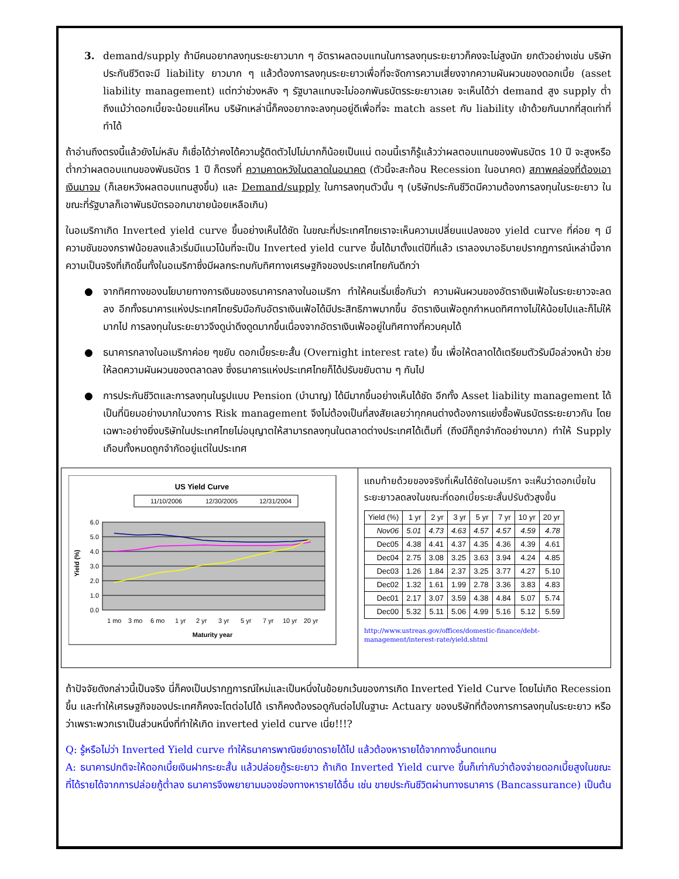3. demand/supply ถ้ามีคนอยากลงทุนระยะยาวมาก ๆ อัตราผลตอบแทนในการลงทุนระยะยาวก็คงจะไม่สูงนัก ยกตัวอย่างเช่น บริษัทประกันชีวิตจะมี liability ยาวมาก ๆ แล้วต้องการลงทุนระยะยาวเพื่อที่จะจัดการความเสี่ยงจากความผันผวนของดอกเบี้ย (asset liability management) แต่ทว่าช่วงหลัง ๆ รัฐบาลแทบจะไม่ออกพันธบัตรระยะยาวเลย จะเห็นได้ว่า demand สูง supply ต่ำ ถึงแม้ว่าดอกเบี้ยจะน้อยแค่ไหน บริษัทเหล่านี้ก็คงอยากจะลงทุนอยู่ดีเพื่อที่จะ match asset กับ liability เข้าด้วยกันมากที่สุดเท่าที่ทำได้
ถ้าอ่านถึงตรงนี้แล้วยังไม่หลับ ก็เชื่อได้ว่าคงได้ความรู้ติดตัวไปไม่มากก็น้อยเป็นแน่ ตอนนี้เราก็รู้แล้วว่าผลตอบแทนของพันธบัตร 10 ปี จะสูงหรือต่ำกว่าผลตอบแทนของพันธบัตร 1 ปี ก็ตรงที่ ความคาดหวังในตลาดในอนาคต (ตัวนี้จะสะท้อน Recession ในอนาคต) สภาพคล่องที่ต้องเอาเงินมาจม (ก็เลยหวังผลตอบแทนสูงขึ้น) และ Demand/supply ในการลงทุนตัวนั้น ๆ (บริษัทประกันชีวิตมีความต้องการลงทุนในระยะยาว ในขณะที่รัฐบาลก็เอาพันธบัตรออกมาขายน้อยเหลือเกิน)
ในอเมริกาเกิด Inverted yield curve ขึ้นอย่างเห็นได้ชัด ในขณะที่ประเทศไทยเราจะเห็นความเปลี่ยนแปลงของ yield curve ที่ค่อย ๆ มีความชันของกราฟน้อยลงแล้วเริ่มมีแนวโน้มที่จะเป็น Inverted yield curve ขึ้นได้มาตั้งแต่ปีที่แล้ว เราลองมาอธิบายปรากฏการณ์เหล่านี้จากความเป็นจริงที่เกิดขึ้นทั้งในอเมริกาซึ่งมีผลกระทบกับทิศทางเศรษฐกิจของประเทศไทยกันดีกว่า
● จากทิศทางของนโยบายทางการเงินของธนาคารกลางในอเมริกา ทำให้คนเริ่มเชื่อกันว่า ความผันผวนของอัตราเงินเฟ้อในระยะยาวจะลดลง อีกทั้งธนาคารแห่งประเทศไทยรับมือกับอัตราเงินเฟ้อได้มีประสิทธิภาพมากขึ้น อัตราเงินเฟ้อถูกกำหนดทิศทางไม่ให้น้อยไปและก็ไม่ให้มากไป การลงทุนในระยะยาวจึงดูน่าดึงดูดมากขึ้นเนื่องจากอัตราเงินเฟ้ออยู่ในทิศทางที่ควบคุมได้
● ธนาคารกลางในอเมริกาค่อย ๆขยับ ดอกเบี้ยระยะสั้น (Overnight interest rate) ขึ้น เพื่อให้ตลาดได้เตรียมตัวรับมือล่วงหน้า ช่วยให้ลดความผันผวนของตลาดลง ซึ่งธนาคารแห่งประเทศไทยก็ได้ปรับขยับตาม ๆ กันไป
● การประกันชีวิตและการลงทุนในรูปแบบ Pension (บำนาญ) ได้มีมากขึ้นอย่างเห็นได้ชัด อีกทั้ง Asset liability management ได้เป็นที่นิยมอย่างมากในวงการ Risk management จึงไม่ต้องเป็นที่สงสัยเลยว่าทุกคนต่างต้องการแย่งซื้อพันธบัตรระยะยาวกัน โดยเฉพาะอย่างยิ่งบริษัทในประเทศไทยไม่อนุญาตให้สามารถลงทุนในตลาดต่างประเทศได้เต็มที่ (ถึงมีก็ถูกจำกัดอย่างมาก) ทำให้ Supply เกือบทั้งหมดถูกจำกัดอยู่แต่ในประเทศ
US Yield Curve
11/10/2006
12/30/2005
12/31/2004
6.0
5.0
4.0
3.0
2.0
1.0
0.0
Yield (%)
1 mo
3 mo
6 mo
1 yr
2 yr
3 yr
5 yr
7 yr
10 yr
20 yr
Maturity year
แถมท้ายด้วยของจริงที่เห็นได้ชัดในอเมริกา จะเห็นว่าดอกเบี้ยในระยะยาวลดลงในขณะที่ดอกเบี้ยระยะสั้นปรับตัวสูงขึ้น
| Yield (%) | 1 yr | 2 yr | 3 yr | 5 yr | 7 yr | 10 yr | 20 yr |
| --- | --- | --- | --- | --- | --- | --- | --- |
| Nov06 | 5.01 | 4.73 | 4.63 | 4.57 | 4.57 | 4.59 | 4.78 |
| Dec05 | 4.38 | 4.41 | 4.37 | 4.35 | 4.36 | 4.39 | 4.61 |
| Dec04 | 2.75 | 3.08 | 3.25 | 3.63 | 3.94 | 4.24 | 4.85 |
| Dec03 | 1.26 | 1.84 | 2.37 | 3.25 | 3.77 | 4.27 | 5.10 |
| Dec02 | 1.32 | 1.61 | 1.99 | 2.78 | 3.36 | 3.83 | 4.83 |
| Dec01 | 2.17 | 3.07 | 3.59 | 4.38 | 4.84 | 5.07 | 5.74 |
| Dec00 | 5.32 | 5.11 | 5.06 | 4.99 | 5.16 | 5.12 | 5.59 |
http://www.ustreas.gov/offices/domestic-finance/debt-management/interest-rate/yield.shtml
ถ้าปัจจัยดังกล่าวนี้เป็นจริง นี่ก็คงเป็นปรากฏการณ์ใหม่และเป็นหนึ่งในข้อยกเว้นของการเกิด Inverted Yield Curve โดยไม่เกิด Recession ขึ้น และทำให้เศรษฐกิจของประเทศก็คงจะโตต่อไปได้ เราก็คงต้องรอดูกันต่อไปในฐานะ Actuary ของบริษัทที่ต้องการการลงทุนในระยะยาว หรือว่าเพราะพวกเราเป็นส่วนหนึ่งที่ทำให้เกิด inverted yield curve เนี่ย!!!?
Q: รู้หรือไม่ว่า Inverted Yield curve ทำให้ธนาคารพาณิชย์ขาดรายได้ไป แล้วต้องหารายได้จากทางอื่นทดแทน
A: ธนาคารปกติจะให้ดอกเบี้ยเงินฝากระยะสั้น แล้วปล่อยกู้ระยะยาว ถ้าเกิด Inverted Yield curve ขึ้นก็เท่ากับว่าต้องจ่ายดอกเบี้ยสูงในขณะที่ได้รายได้จากการปล่อยกู้ต่ำลง ธนาคารจึงพยายามมองช่องทางหารายได้อื่น เช่น ขายประกันชีวิตผ่านทางธนาคาร (Bancassurance) เป็นต้น